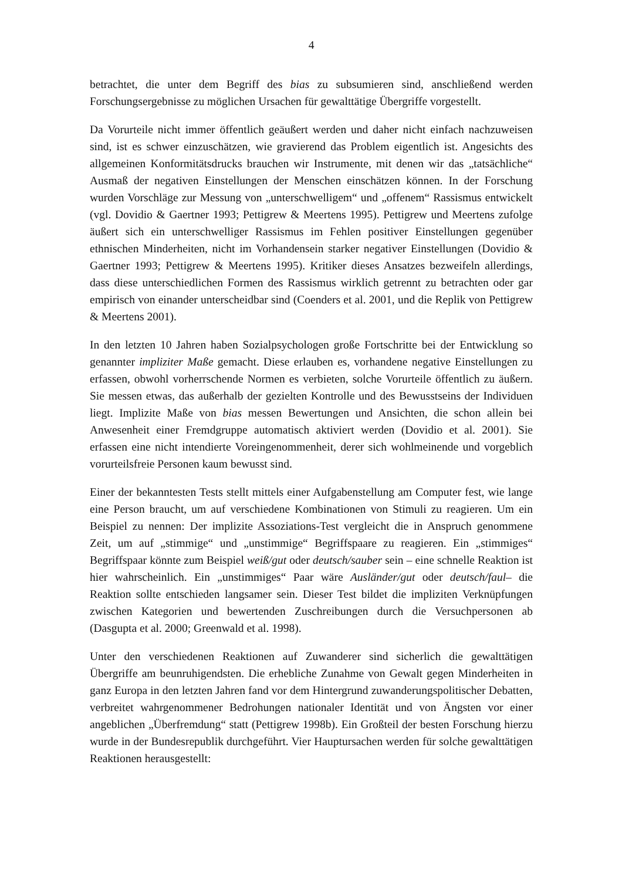4
betrachtet, die unter dem Begriff des bias zu subsumieren sind, anschließend werden Forschungsergebnisse zu möglichen Ursachen für gewalttätige Übergriffe vorgestellt.
Da Vorurteile nicht immer öffentlich geäußert werden und daher nicht einfach nachzuweisen sind, ist es schwer einzuschätzen, wie gravierend das Problem eigentlich ist. Angesichts des allgemeinen Konformitätsdrucks brauchen wir Instrumente, mit denen wir das „tatsächliche“ Ausmaß der negativen Einstellungen der Menschen einschätzen können. In der Forschung wurden Vorschläge zur Messung von „unterschwelligem“ und „offenem“ Rassismus entwickelt (vgl. Dovidio & Gaertner 1993; Pettigrew & Meertens 1995). Pettigrew und Meertens zufolge äußert sich ein unterschwelliger Rassismus im Fehlen positiver Einstellungen gegenüber ethnischen Minderheiten, nicht im Vorhandensein starker negativer Einstellungen (Dovidio & Gaertner 1993; Pettigrew & Meertens 1995). Kritiker dieses Ansatzes bezweifeln allerdings, dass diese unterschiedlichen Formen des Rassismus wirklich getrennt zu betrachten oder gar empirisch von einander unterscheidbar sind (Coenders et al. 2001, und die Replik von Pettigrew & Meertens 2001).
In den letzten 10 Jahren haben Sozialpsychologen große Fortschritte bei der Entwicklung so genannter impliziter Maße gemacht. Diese erlauben es, vorhandene negative Einstellungen zu erfassen, obwohl vorherrschende Normen es verbieten, solche Vorurteile öffentlich zu äußern. Sie messen etwas, das außerhalb der gezielten Kontrolle und des Bewusstseins der Individuen liegt. Implizite Maße von bias messen Bewertungen und Ansichten, die schon allein bei Anwesenheit einer Fremdgruppe automatisch aktiviert werden (Dovidio et al. 2001). Sie erfassen eine nicht intendierte Voreingenommenheit, derer sich wohlmeinende und vorgeblich vorurteilsfreie Personen kaum bewusst sind.
Einer der bekanntesten Tests stellt mittels einer Aufgabenstellung am Computer fest, wie lange eine Person braucht, um auf verschiedene Kombinationen von Stimuli zu reagieren. Um ein Beispiel zu nennen: Der implizite Assoziations-Test vergleicht die in Anspruch genommene Zeit, um auf „stimmige“ und „unstimmige“ Begriffspaare zu reagieren. Ein „stimmiges“ Begriffspaar könnte zum Beispiel weiß/gut oder deutsch/sauber sein – eine schnelle Reaktion ist hier wahrscheinlich. Ein „unstimmiges“ Paar wäre Ausländer/gut oder deutsch/faul– die Reaktion sollte entschieden langsamer sein. Dieser Test bildet die impliziten Verknüpfungen zwischen Kategorien und bewertenden Zuschreibungen durch die Versuchpersonen ab (Dasgupta et al. 2000; Greenwald et al. 1998).
Unter den verschiedenen Reaktionen auf Zuwanderer sind sicherlich die gewalttätigen Übergriffe am beunruhigendsten. Die erhebliche Zunahme von Gewalt gegen Minderheiten in ganz Europa in den letzten Jahren fand vor dem Hintergrund zuwanderungspolitischer Debatten, verbreitet wahrgenommener Bedrohungen nationaler Identität und von Ängsten vor einer angeblichen „Überfremdung“ statt (Pettigrew 1998b). Ein Großteil der besten Forschung hierzu wurde in der Bundesrepublik durchgeführt. Vier Hauptursachen werden für solche gewalttätigen Reaktionen herausgestellt: